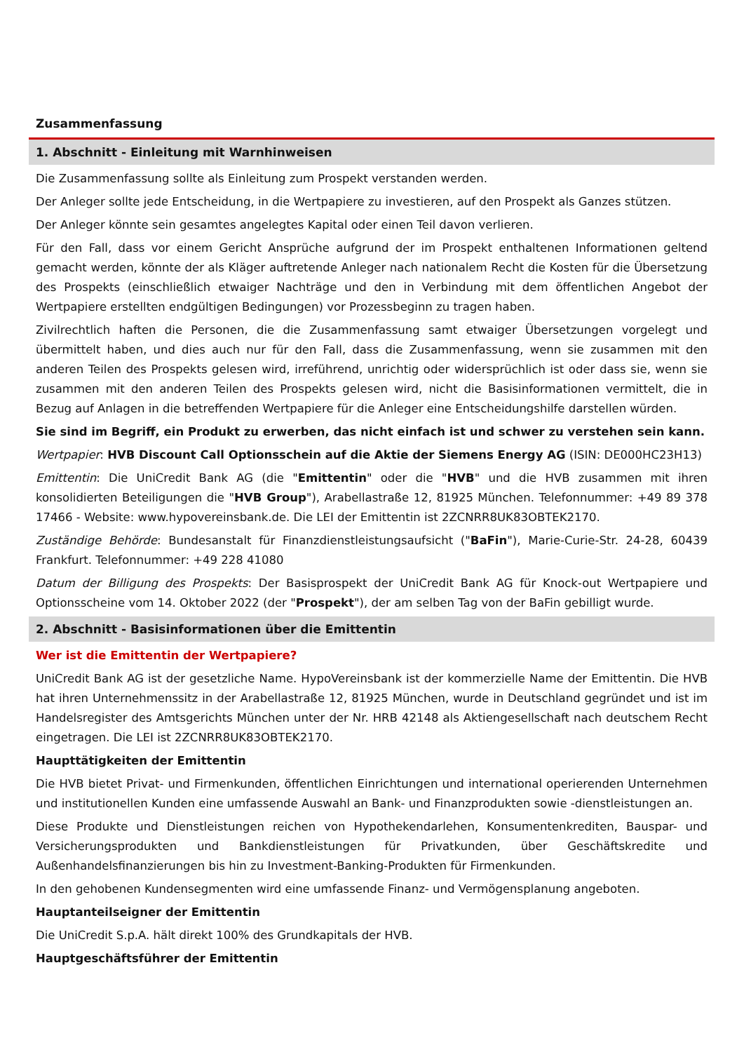Zusammenfassung
1. Abschnitt - Einleitung mit Warnhinweisen
Die Zusammenfassung sollte als Einleitung zum Prospekt verstanden werden.
Der Anleger sollte jede Entscheidung, in die Wertpapiere zu investieren, auf den Prospekt als Ganzes stützen.
Der Anleger könnte sein gesamtes angelegtes Kapital oder einen Teil davon verlieren.
Für den Fall, dass vor einem Gericht Ansprüche aufgrund der im Prospekt enthaltenen Informationen geltend gemacht werden, könnte der als Kläger auftretende Anleger nach nationalem Recht die Kosten für die Übersetzung des Prospekts (einschließlich etwaiger Nachträge und den in Verbindung mit dem öffentlichen Angebot der Wertpapiere erstellten endgültigen Bedingungen) vor Prozessbeginn zu tragen haben.
Zivilrechtlich haften die Personen, die die Zusammenfassung samt etwaiger Übersetzungen vorgelegt und übermittelt haben, und dies auch nur für den Fall, dass die Zusammenfassung, wenn sie zusammen mit den anderen Teilen des Prospekts gelesen wird, irreführend, unrichtig oder widersprüchlich ist oder dass sie, wenn sie zusammen mit den anderen Teilen des Prospekts gelesen wird, nicht die Basisinformationen vermittelt, die in Bezug auf Anlagen in die betreffenden Wertpapiere für die Anleger eine Entscheidungshilfe darstellen würden.
Sie sind im Begriff, ein Produkt zu erwerben, das nicht einfach ist und schwer zu verstehen sein kann.
Wertpapier: HVB Discount Call Optionsschein auf die Aktie der Siemens Energy AG (ISIN: DE000HC23H13)
Emittentin: Die UniCredit Bank AG (die "Emittentin" oder die "HVB" und die HVB zusammen mit ihren konsolidierten Beteiligungen die "HVB Group"), Arabellastraße 12, 81925 München. Telefonnummer: +49 89 378 17466 - Website: www.hypovereinsbank.de. Die LEI der Emittentin ist 2ZCNRR8UK83OBTEK2170.
Zuständige Behörde: Bundesanstalt für Finanzdienstleistungsaufsicht ("BaFin"), Marie-Curie-Str. 24-28, 60439 Frankfurt. Telefonnummer: +49 228 41080
Datum der Billigung des Prospekts: Der Basisprospekt der UniCredit Bank AG für Knock-out Wertpapiere und Optionsscheine vom 14. Oktober 2022 (der "Prospekt"), der am selben Tag von der BaFin gebilligt wurde.
2. Abschnitt - Basisinformationen über die Emittentin
Wer ist die Emittentin der Wertpapiere?
UniCredit Bank AG ist der gesetzliche Name. HypoVereinsbank ist der kommerzielle Name der Emittentin. Die HVB hat ihren Unternehmenssitz in der Arabellastraße 12, 81925 München, wurde in Deutschland gegründet und ist im Handelsregister des Amtsgerichts München unter der Nr. HRB 42148 als Aktiengesellschaft nach deutschem Recht eingetragen. Die LEI ist 2ZCNRR8UK83OBTEK2170.
Haupttätigkeiten der Emittentin
Die HVB bietet Privat- und Firmenkunden, öffentlichen Einrichtungen und international operierenden Unternehmen und institutionellen Kunden eine umfassende Auswahl an Bank- und Finanzprodukten sowie -dienstleistungen an.
Diese Produkte und Dienstleistungen reichen von Hypothekendarlehen, Konsumentenkrediten, Bauspar- und Versicherungsprodukten und Bankdienstleistungen für Privatkunden, über Geschäftskredite und Außenhandelsfinanzierungen bis hin zu Investment-Banking-Produkten für Firmenkunden.
In den gehobenen Kundensegmenten wird eine umfassende Finanz- und Vermögensplanung angeboten.
Hauptanteilseigner der Emittentin
Die UniCredit S.p.A. hält direkt 100% des Grundkapitals der HVB.
Hauptgeschäftsführer der Emittentin